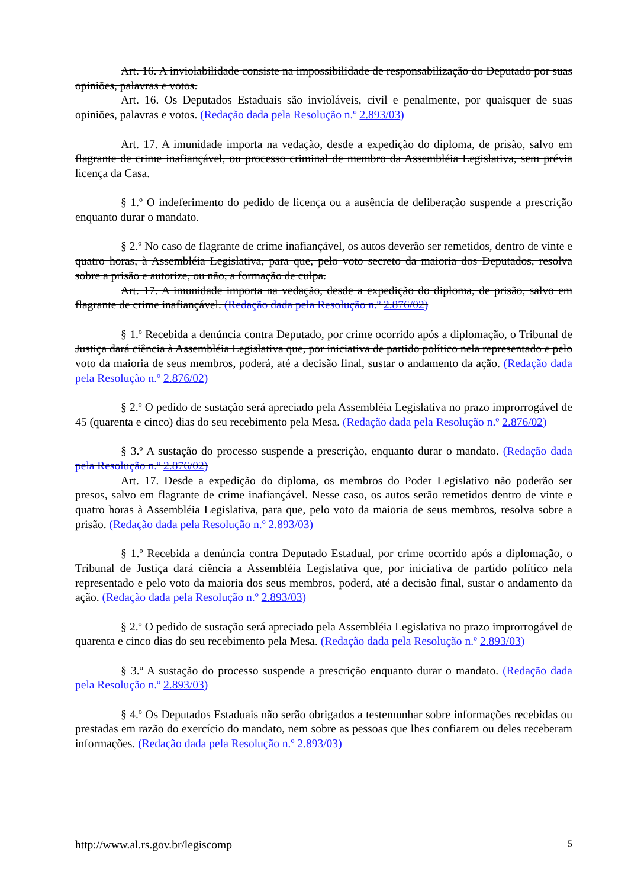Art. 16. A inviolabilidade consiste na impossibilidade de responsabilização do Deputado por suas opiniões, palavras e votos.
Art. 16. Os Deputados Estaduais são invioláveis, civil e penalmente, por quaisquer de suas opiniões, palavras e votos. (Redação dada pela Resolução n.º 2.893/03)
Art. 17. A imunidade importa na vedação, desde a expedição do diploma, de prisão, salvo em flagrante de crime inafiançável, ou processo criminal de membro da Assembléia Legislativa, sem prévia licença da Casa.
§ 1.º O indeferimento do pedido de licença ou a ausência de deliberação suspende a prescrição enquanto durar o mandato.
§ 2.º No caso de flagrante de crime inafiançável, os autos deverão ser remetidos, dentro de vinte e quatro horas, à Assembléia Legislativa, para que, pelo voto secreto da maioria dos Deputados, resolva sobre a prisão e autorize, ou não, a formação de culpa.
Art. 17. A imunidade importa na vedação, desde a expedição do diploma, de prisão, salvo em flagrante de crime inafiançável. (Redação dada pela Resolução n.º 2.876/02)
§ 1.º Recebida a denúncia contra Deputado, por crime ocorrido após a diplomação, o Tribunal de Justiça dará ciência à Assembléia Legislativa que, por iniciativa de partido político nela representado e pelo voto da maioria de seus membros, poderá, até a decisão final, sustar o andamento da ação. (Redação dada pela Resolução n.º 2.876/02)
§ 2.º O pedido de sustação será apreciado pela Assembléia Legislativa no prazo improrrogável de 45 (quarenta e cinco) dias do seu recebimento pela Mesa. (Redação dada pela Resolução n.º 2.876/02)
§ 3.º A sustação do processo suspende a prescrição, enquanto durar o mandato. (Redação dada pela Resolução n.º 2.876/02)
Art. 17. Desde a expedição do diploma, os membros do Poder Legislativo não poderão ser presos, salvo em flagrante de crime inafiançável. Nesse caso, os autos serão remetidos dentro de vinte e quatro horas à Assembléia Legislativa, para que, pelo voto da maioria de seus membros, resolva sobre a prisão. (Redação dada pela Resolução n.º 2.893/03)
§ 1.º Recebida a denúncia contra Deputado Estadual, por crime ocorrido após a diplomação, o Tribunal de Justiça dará ciência a Assembléia Legislativa que, por iniciativa de partido político nela representado e pelo voto da maioria dos seus membros, poderá, até a decisão final, sustar o andamento da ação. (Redação dada pela Resolução n.º 2.893/03)
§ 2.º O pedido de sustação será apreciado pela Assembléia Legislativa no prazo improrrogável de quarenta e cinco dias do seu recebimento pela Mesa. (Redação dada pela Resolução n.º 2.893/03)
§ 3.º A sustação do processo suspende a prescrição enquanto durar o mandato. (Redação dada pela Resolução n.º 2.893/03)
§ 4.º Os Deputados Estaduais não serão obrigados a testemunhar sobre informações recebidas ou prestadas em razão do exercício do mandato, nem sobre as pessoas que lhes confiarem ou deles receberam informações. (Redação dada pela Resolução n.º 2.893/03)
http://www.al.rs.gov.br/legiscomp 5